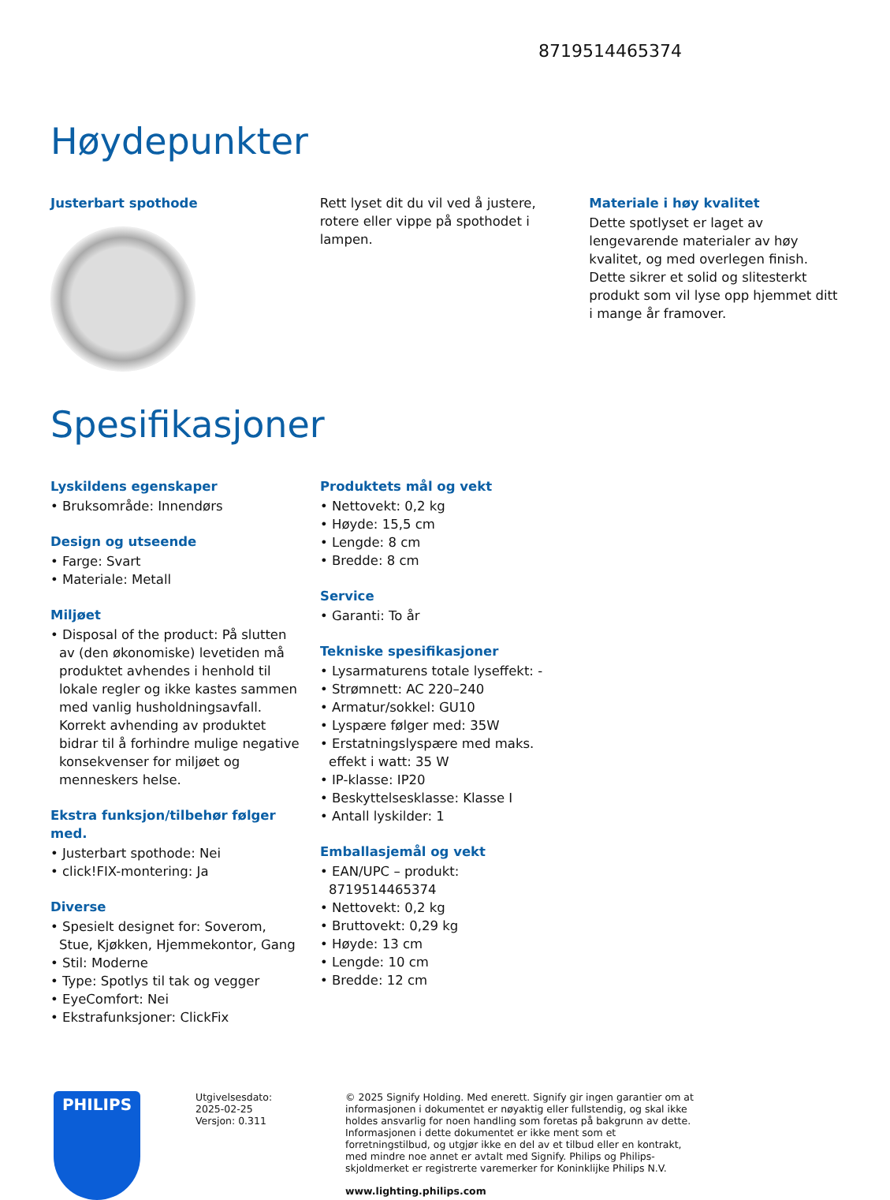8719514465374
Høydepunkter
Justerbart spothode Rett lyset dit du vil ved å justere, rotere eller vippe på spothodet i lampen.
Materiale i høy kvalitet
Dette spotlyset er laget av lengevarende materialer av høy kvalitet, og med overlegen finish. Dette sikrer et solid og slitesterkt produkt som vil lyse opp hjemmet ditt i mange år framover.
Spesifikasjoner
Lyskildens egenskaper
• Bruksområde: Innendørs
Design og utseende
• Farge: Svart
• Materiale: Metall
Miljøet
• Disposal of the product: På slutten av (den økonomiske) levetiden må produktet avhendes i henhold til lokale regler og ikke kastes sammen med vanlig husholdningsavfall. Korrekt avhending av produktet bidrar til å forhindre mulige negative konsekvenser for miljøet og menneskers helse.
Ekstra funksjon/tilbehør følger med.
• Justerbart spothode: Nei
• click!FIX-montering: Ja
Diverse
• Spesielt designet for: Soverom, Stue, Kjøkken, Hjemmekontor, Gang
• Stil: Moderne
• Type: Spotlys til tak og vegger
• EyeComfort: Nei
• Ekstrafunksjoner: ClickFix
Produktets mål og vekt
• Nettovekt: 0,2 kg
• Høyde: 15,5 cm
• Lengde: 8 cm
• Bredde: 8 cm
Service
• Garanti: To år
Tekniske spesifikasjoner
• Lysarmaturens totale lyseffekt: -
• Strømnett: AC 220–240
• Armatur/sokkel: GU10
• Lyspære følger med: 35W
• Erstatningslyspære med maks. effekt i watt: 35 W
• IP-klasse: IP20
• Beskyttelsesklasse: Klasse I
• Antall lyskilder: 1
Emballasjemål og vekt
• EAN/UPC – produkt: 8719514465374
• Nettovekt: 0,2 kg
• Bruttovekt: 0,29 kg
• Høyde: 13 cm
• Lengde: 10 cm
• Bredde: 12 cm
PHILIPS
Utgivelsesdato:
2025-02-25
Versjon: 0.311
© 2025 Signify Holding. Med enerett. Signify gir ingen garantier om at informasjonen i dokumentet er nøyaktig eller fullstendig, og skal ikke holdes ansvarlig for noen handling som foretas på bakgrunn av dette. Informasjonen i dette dokumentet er ikke ment som et forretningstilbud, og utgjør ikke en del av et tilbud eller en kontrakt, med mindre noe annet er avtalt med Signify. Philips og Philips-skjoldmerket er registrerte varemerker for Koninklijke Philips N.V.
www.lighting.philips.com